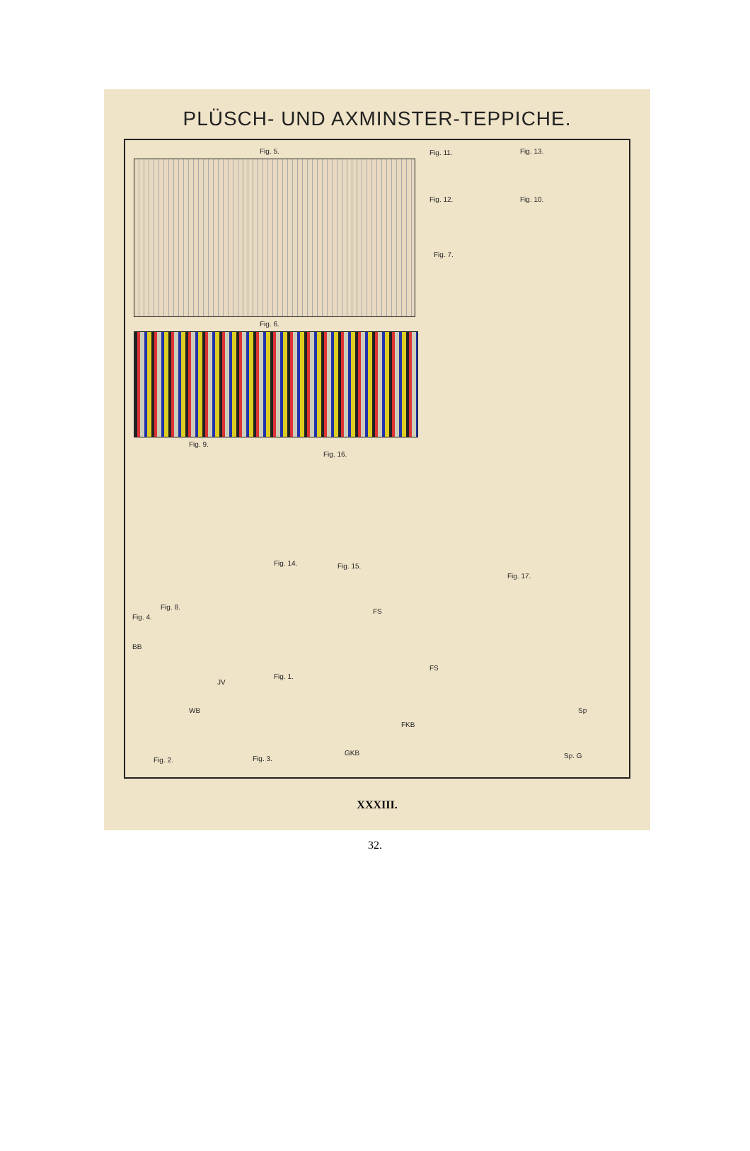PLÜSCH- UND AXMINSTER-TEPPICHE.
Fig. 5. Fig. 11. Fig. 13.
Fig. 12. Fig. 10.
Fig. 7.
Fig. 6.
Fig. 9.
Fig. 16.
Fig. 14. Fig. 15.
Fig. 17.
Fig. 8.
Fig. 4.
Fig. 1.
Fig. 2. Fig. 3.
FS
JV
FS
FKB
GKB
Sp
Sp. G
WB
BB
XXXIII.
32.